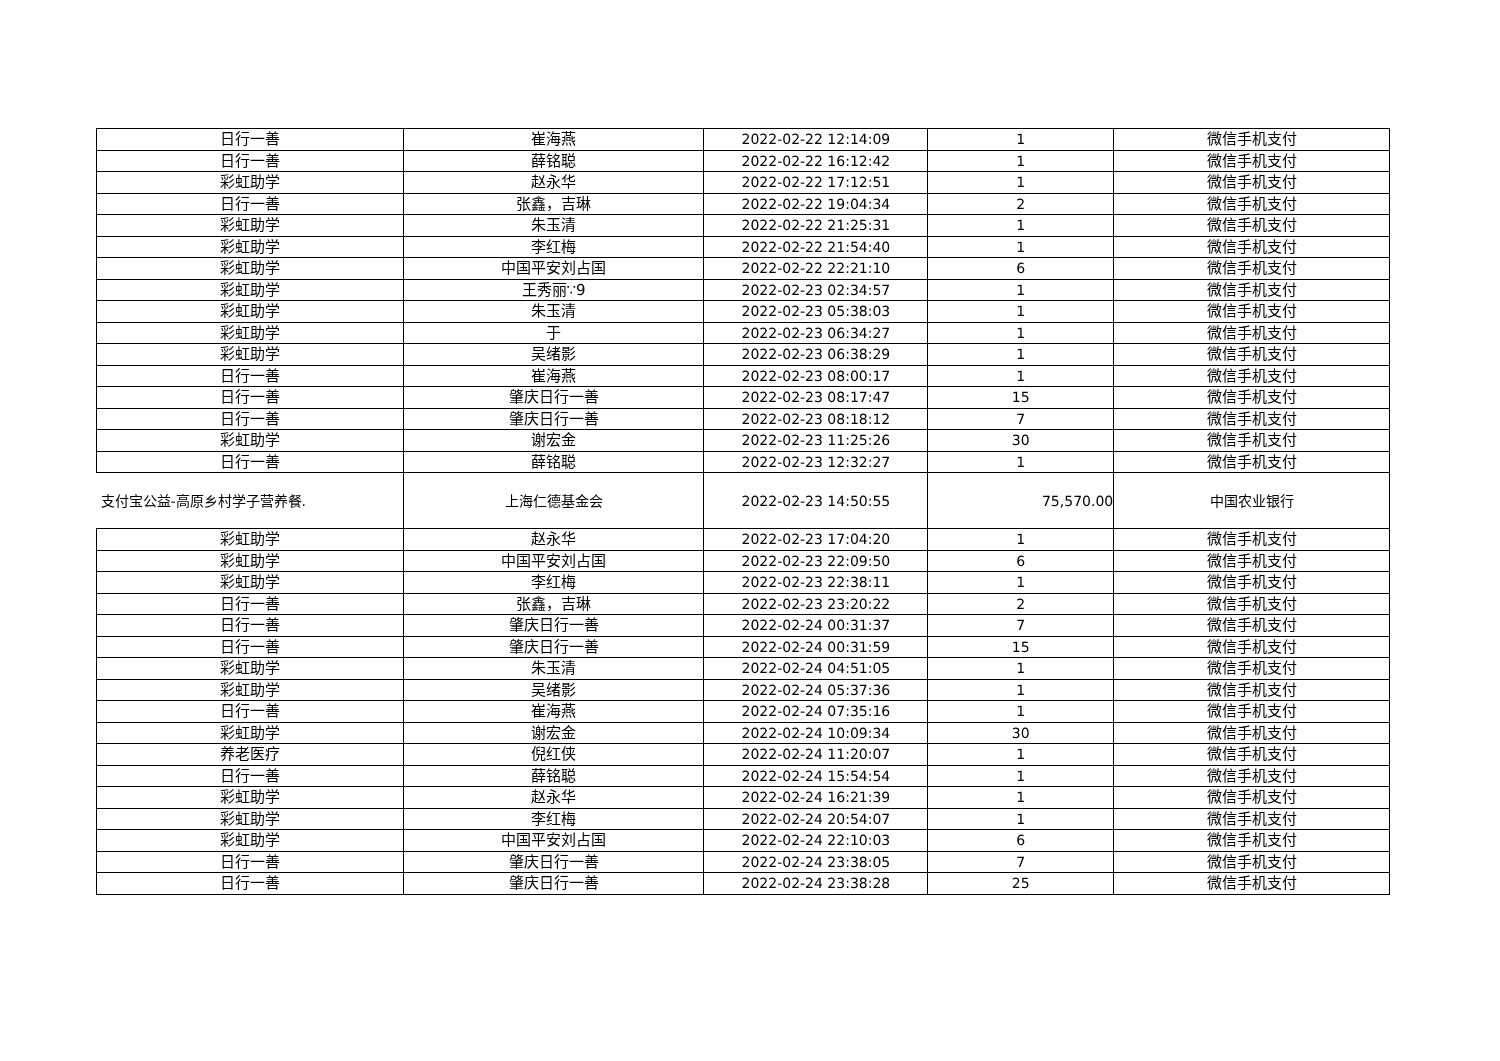| 日行一善 | 崔海燕 | 2022-02-22 12:14:09 | 1 | 微信手机支付 |
| 日行一善 | 薛铭聪 | 2022-02-22 16:12:42 | 1 | 微信手机支付 |
| 彩虹助学 | 赵永华 | 2022-02-22 17:12:51 | 1 | 微信手机支付 |
| 日行一善 | 张鑫，吉琳 | 2022-02-22 19:04:34 | 2 | 微信手机支付 |
| 彩虹助学 | 朱玉清 | 2022-02-22 21:25:31 | 1 | 微信手机支付 |
| 彩虹助学 | 李红梅 | 2022-02-22 21:54:40 | 1 | 微信手机支付 |
| 彩虹助学 | 中国平安刘占国 | 2022-02-22 22:21:10 | 6 | 微信手机支付 |
| 彩虹助学 | 王秀丽∵9 | 2022-02-23 02:34:57 | 1 | 微信手机支付 |
| 彩虹助学 | 朱玉清 | 2022-02-23 05:38:03 | 1 | 微信手机支付 |
| 彩虹助学 | 于 | 2022-02-23 06:34:27 | 1 | 微信手机支付 |
| 彩虹助学 | 吴绪影 | 2022-02-23 06:38:29 | 1 | 微信手机支付 |
| 日行一善 | 崔海燕 | 2022-02-23 08:00:17 | 1 | 微信手机支付 |
| 日行一善 | 肇庆日行一善 | 2022-02-23 08:17:47 | 15 | 微信手机支付 |
| 日行一善 | 肇庆日行一善 | 2022-02-23 08:18:12 | 7 | 微信手机支付 |
| 彩虹助学 | 谢宏金 | 2022-02-23 11:25:26 | 30 | 微信手机支付 |
| 日行一善 | 薛铭聪 | 2022-02-23 12:32:27 | 1 | 微信手机支付 |
| 支付宝公益-高原乡村学子营养餐. | 上海仁德基金会 | 2022-02-23 14:50:55 | 75,570.00 | 中国农业银行 |
| 彩虹助学 | 赵永华 | 2022-02-23 17:04:20 | 1 | 微信手机支付 |
| 彩虹助学 | 中国平安刘占国 | 2022-02-23 22:09:50 | 6 | 微信手机支付 |
| 彩虹助学 | 李红梅 | 2022-02-23 22:38:11 | 1 | 微信手机支付 |
| 日行一善 | 张鑫，吉琳 | 2022-02-23 23:20:22 | 2 | 微信手机支付 |
| 日行一善 | 肇庆日行一善 | 2022-02-24 00:31:37 | 7 | 微信手机支付 |
| 日行一善 | 肇庆日行一善 | 2022-02-24 00:31:59 | 15 | 微信手机支付 |
| 彩虹助学 | 朱玉清 | 2022-02-24 04:51:05 | 1 | 微信手机支付 |
| 彩虹助学 | 吴绪影 | 2022-02-24 05:37:36 | 1 | 微信手机支付 |
| 日行一善 | 崔海燕 | 2022-02-24 07:35:16 | 1 | 微信手机支付 |
| 彩虹助学 | 谢宏金 | 2022-02-24 10:09:34 | 30 | 微信手机支付 |
| 养老医疗 | 倪红侠 | 2022-02-24 11:20:07 | 1 | 微信手机支付 |
| 日行一善 | 薛铭聪 | 2022-02-24 15:54:54 | 1 | 微信手机支付 |
| 彩虹助学 | 赵永华 | 2022-02-24 16:21:39 | 1 | 微信手机支付 |
| 彩虹助学 | 李红梅 | 2022-02-24 20:54:07 | 1 | 微信手机支付 |
| 彩虹助学 | 中国平安刘占国 | 2022-02-24 22:10:03 | 6 | 微信手机支付 |
| 日行一善 | 肇庆日行一善 | 2022-02-24 23:38:05 | 7 | 微信手机支付 |
| 日行一善 | 肇庆日行一善 | 2022-02-24 23:38:28 | 25 | 微信手机支付 |